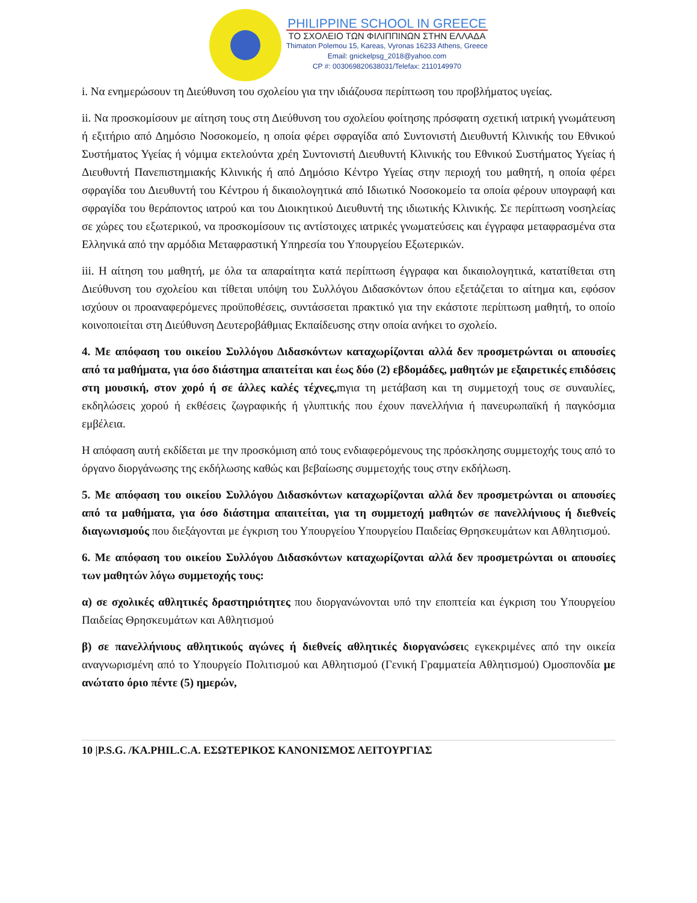PHILIPPINE SCHOOL IN GREECE
ΤΟ ΣΧΟΛΕΙΟ ΤΩΝ ΦΙΛΙΠΠΙΝΩΝ ΣΤΗΝ ΕΛΛΑΔΑ
Thimaton Polemou 15, Kareas, Vyronas 16233 Athens, Greece
Email: gnickelpsg_2018@yahoo.com
CP #: 003069820638031/Telefax: 2110149970
i. Να ενημερώσουν τη Διεύθυνση του σχολείου για την ιδιάζουσα περίπτωση του προβλήματος υγείας.
ii. Να προσκομίσουν με αίτηση τους στη Διεύθυνση του σχολείου φοίτησης πρόσφατη σχετική ιατρική γνωμάτευση ή εξιτήριο από Δημόσιο Νοσοκομείο, η οποία φέρει σφραγίδα από Συντονιστή Διευθυντή Κλινικής του Εθνικού Συστήματος Υγείας ή νόμιμα εκτελούντα χρέη Συντονιστή Διευθυντή Κλινικής του Εθνικού Συστήματος Υγείας ή Διευθυντή Πανεπιστημιακής Κλινικής ή από Δημόσιο Κέντρο Υγείας στην περιοχή του μαθητή, η οποία φέρει σφραγίδα του Διευθυντή του Κέντρου ή δικαιολογητικά από Ιδιωτικό Νοσοκομείο τα οποία φέρουν υπογραφή και σφραγίδα του θεράποντος ιατρού και του Διοικητικού Διευθυντή της ιδιωτικής Κλινικής. Σε περίπτωση νοσηλείας σε χώρες του εξωτερικού, να προσκομίσουν τις αντίστοιχες ιατρικές γνωματεύσεις και έγγραφα μεταφρασμένα στα Ελληνικά από την αρμόδια Μεταφραστική Υπηρεσία του Υπουργείου Εξωτερικών.
iii. Η αίτηση του μαθητή, με όλα τα απαραίτητα κατά περίπτωση έγγραφα και δικαιολογητικά, κατατίθεται στη Διεύθυνση του σχολείου και τίθεται υπόψη του Συλλόγου Διδασκόντων όπου εξετάζεται το αίτημα και, εφόσον ισχύουν οι προαναφερόμενες προϋποθέσεις, συντάσσεται πρακτικό για την εκάστοτε περίπτωση μαθητή, το οποίο κοινοποιείται στη Διεύθυνση Δευτεροβάθμιας Εκπαίδευσης στην οποία ανήκει το σχολείο.
4. Με απόφαση του οικείου Συλλόγου Διδασκόντων καταχωρίζονται αλλά δεν προσμετρώνται οι απουσίες από τα μαθήματα, για όσο διάστημα απαιτείται και έως δύο (2) εβδομάδες, μαθητών με εξαιρετικές επιδόσεις στη μουσική, στον χορό ή σε άλλες καλές τέχνες, mγια τη μετάβαση και τη συμμετοχή τους σε συναυλίες, εκδηλώσεις χορού ή εκθέσεις ζωγραφικής ή γλυπτικής που έχουν πανελλήνια ή πανευρωπαϊκή ή παγκόσμια εμβέλεια.
Η απόφαση αυτή εκδίδεται με την προσκόμιση από τους ενδιαφερόμενους της πρόσκλησης συμμετοχής τους από το όργανο διοργάνωσης της εκδήλωσης καθώς και βεβαίωσης συμμετοχής τους στην εκδήλωση.
5. Με απόφαση του οικείου Συλλόγου Διδασκόντων καταχωρίζονται αλλά δεν προσμετρώνται οι απουσίες από τα μαθήματα, για όσο διάστημα απαιτείται, για τη συμμετοχή μαθητών σε πανελλήνιους ή διεθνείς διαγωνισμούς που διεξάγονται με έγκριση του Υπουργείου Υπουργείου Παιδείας Θρησκευμάτων και Αθλητισμού.
6. Με απόφαση του οικείου Συλλόγου Διδασκόντων καταχωρίζονται αλλά δεν προσμετρώνται οι απουσίες των μαθητών λόγω συμμετοχής τους:
α) σε σχολικές αθλητικές δραστηριότητες που διοργανώνονται υπό την εποπτεία και έγκριση του Υπουργείου Παιδείας Θρησκευμάτων και Αθλητισμού
β) σε πανελλήνιους αθλητικούς αγώνες ή διεθνείς αθλητικές διοργανώσεις εγκεκριμένες από την οικεία αναγνωρισμένη από το Υπουργείο Πολιτισμού και Αθλητισμού (Γενική Γραμματεία Αθλητισμού) Ομοσπονδία με ανώτατο όριο πέντε (5) ημερών,
10 |P.S.G. /KA.PHIL.C.A. ΕΣΩΤΕΡΙΚΟΣ ΚΑΝΟΝΙΣΜΟΣ ΛΕΙΤΟΥΡΓΙΑΣ